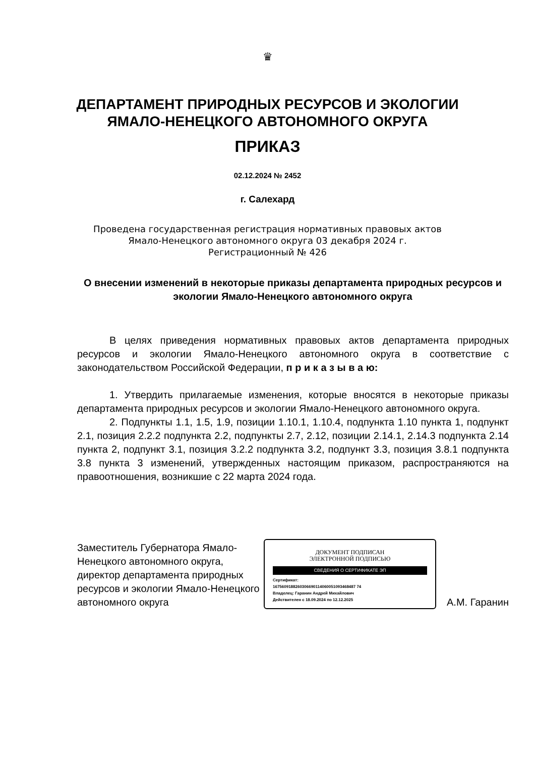♛
ДЕПАРТАМЕНТ ПРИРОДНЫХ РЕСУРСОВ И ЭКОЛОГИИ
ЯМАЛО-НЕНЕЦКОГО АВТОНОМНОГО ОКРУГА
ПРИКАЗ
02.12.2024 № 2452
г. Салехард
Проведена государственная регистрация нормативных правовых актов
Ямало-Ненецкого автономного округа 03 декабря 2024 г.
Регистрационный № 426
О внесении изменений в некоторые приказы департамента природных ресурсов и экологии Ямало-Ненецкого автономного округа
В целях приведения нормативных правовых актов департамента природных ресурсов и экологии Ямало-Ненецкого автономного округа в соответствие с законодательством Российской Федерации, п р и к а з ы в а ю:
1. Утвердить прилагаемые изменения, которые вносятся в некоторые приказы департамента природных ресурсов и экологии Ямало-Ненецкого автономного округа.
2. Подпункты 1.1, 1.5, 1.9, позиции 1.10.1, 1.10.4, подпункта 1.10 пункта 1, подпункт 2.1, позиция 2.2.2 подпункта 2.2, подпункты 2.7, 2.12, позиции 2.14.1, 2.14.3 подпункта 2.14 пункта 2, подпункт 3.1, позиция 3.2.2 подпункта 3.2, подпункт 3.3, позиция 3.8.1 подпункта 3.8 пункта 3 изменений, утвержденных настоящим приказом, распространяются на правоотношения, возникшие с 22 марта 2024 года.
Заместитель Губернатора Ямало-Ненецкого автономного округа, директор департамента природных ресурсов и экологии Ямало-Ненецкого автономного округа
ДОКУМЕНТ ПОДПИСАН
ЭЛЕКТРОННОЙ ПОДПИСЬЮ
СВЕДЕНИЯ О СЕРТИФИКАТЕ ЭП
Сертификат:
1675609188260306690114060051093468487 74
Владелец: Гаранин Андрей Михайлович
Действителен с 18.09.2024 по 12.12.2025
А.М. Гаранин